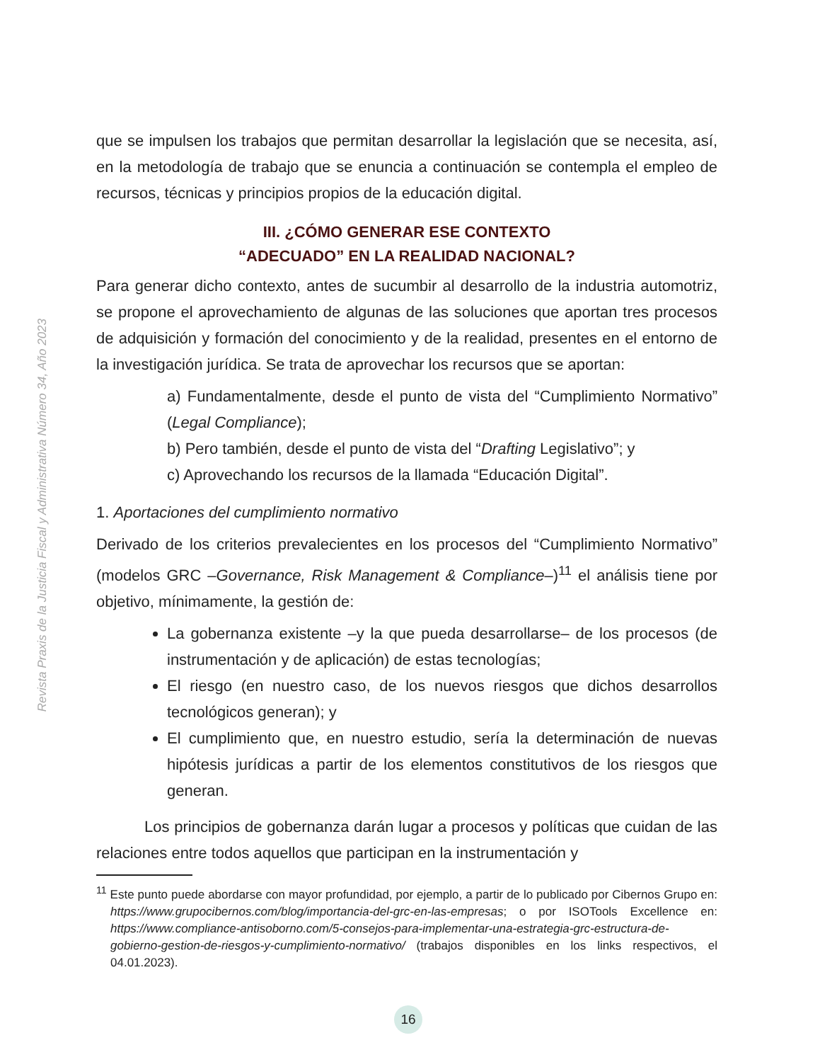Revista Praxis de la Justicia Fiscal y Administrativa Número 34, Año 2023
que se impulsen los trabajos que permitan desarrollar la legislación que se necesita, así, en la metodología de trabajo que se enuncia a continuación se contempla el empleo de recursos, técnicas y principios propios de la educación digital.
III. ¿CÓMO GENERAR ESE CONTEXTO
“ADECUADO” EN LA REALIDAD NACIONAL?
Para generar dicho contexto, antes de sucumbir al desarrollo de la industria automotriz, se propone el aprovechamiento de algunas de las soluciones que aportan tres procesos de adquisición y formación del conocimiento y de la realidad, presentes en el entorno de la investigación jurídica. Se trata de aprovechar los recursos que se aportan:
a) Fundamentalmente, desde el punto de vista del “Cumplimiento Normativo” (Legal Compliance);
b) Pero también, desde el punto de vista del “Drafting Legislativo”; y
c) Aprovechando los recursos de la llamada “Educación Digital”.
1. Aportaciones del cumplimiento normativo
Derivado de los criterios prevalecientes en los procesos del “Cumplimiento Normativo” (modelos GRC –Governance, Risk Management & Compliance–)<sup>11</sup> el análisis tiene por objetivo, mínimamente, la gestión de:
La gobernanza existente –y la que pueda desarrollarse– de los procesos (de instrumentación y de aplicación) de estas tecnologías;
El riesgo (en nuestro caso, de los nuevos riesgos que dichos desarrollos tecnológicos generan); y
El cumplimiento que, en nuestro estudio, sería la determinación de nuevas hipótesis jurídicas a partir de los elementos constitutivos de los riesgos que generan.
Los principios de gobernanza darán lugar a procesos y políticas que cuidan de las relaciones entre todos aquellos que participan en la instrumentación y
<sup>11</sup> Este punto puede abordarse con mayor profundidad, por ejemplo, a partir de lo publicado por Cibernos Grupo en: https://www.grupocibernos.com/blog/importancia-del-grc-en-las-empresas; o por ISOTools Excellence en: https://www.compliance-antisoborno.com/5-consejos-para-implementar-una-estrategia-grc-estructura-de-gobierno-gestion-de-riesgos-y-cumplimiento-normativo/ (trabajos disponibles en los links respectivos, el 04.01.2023).
16